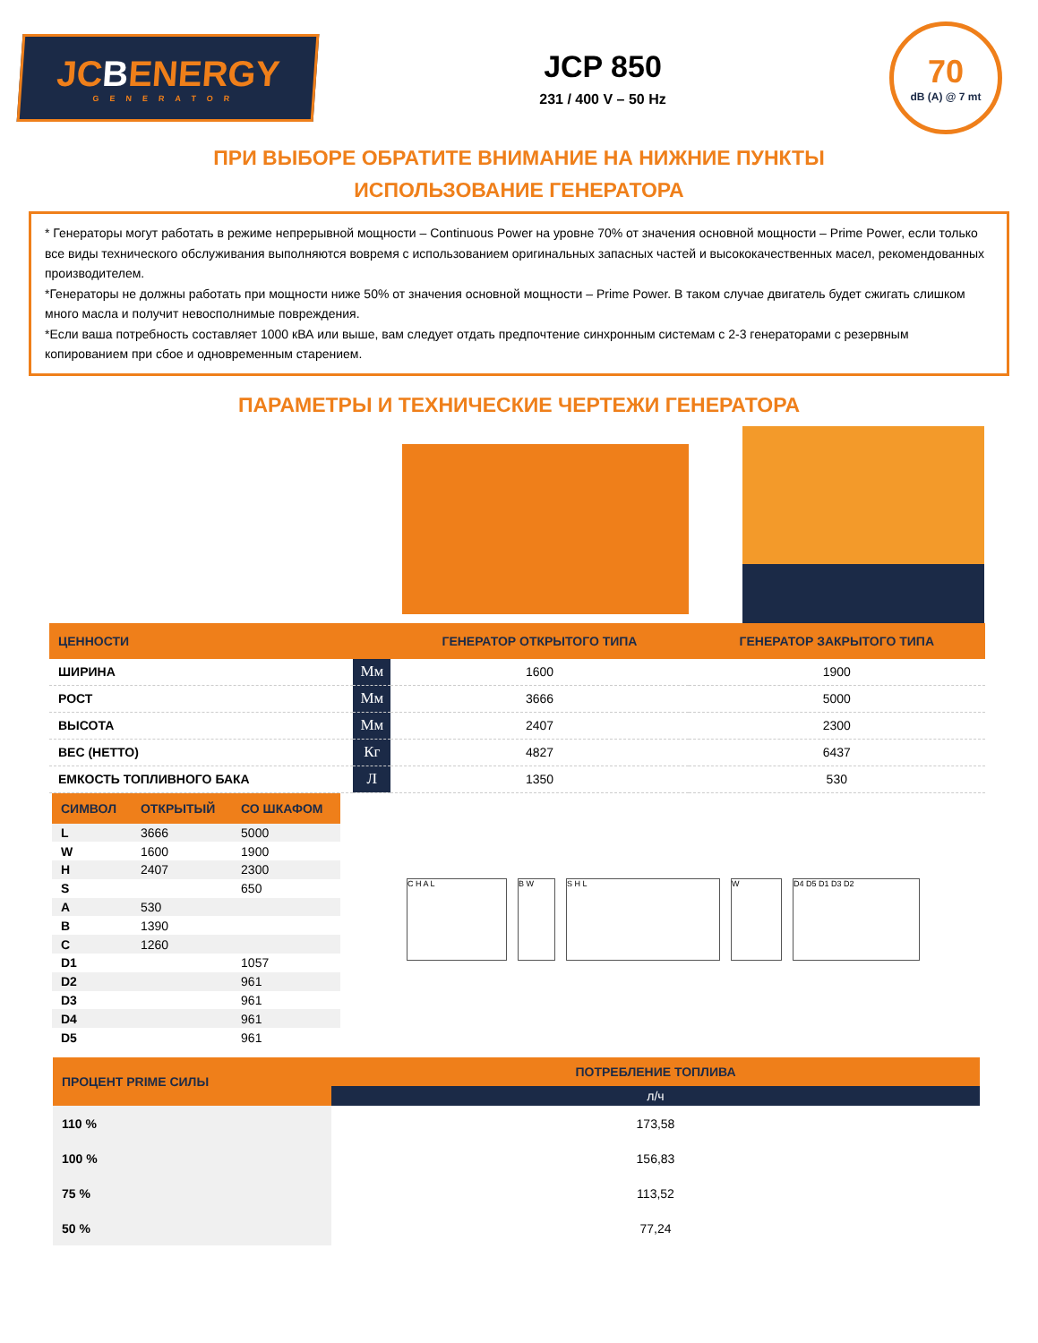JCBENERGY
GENERATOR
JCP 850
231 / 400 V – 50 Hz
70
dB (A) @ 7 mt
ПРИ ВЫБОРЕ ОБРАТИТЕ ВНИМАНИЕ НА НИЖНИЕ ПУНКТЫ
ИСПОЛЬЗОВАНИЕ ГЕНЕРАТОРА
* Генераторы могут работать в режиме непрерывной мощности – Continuous Power на уровне 70% от значения основной мощности – Prime Power, если только все виды технического обслуживания выполняются вовремя с использованием оригинальных запасных частей и высококачественных масел, рекомендованных производителем.
*Генераторы не должны работать при мощности ниже 50% от значения основной мощности – Prime Power. В таком случае двигатель будет сжигать слишком много масла и получит невосполнимые повреждения.
*Если ваша потребность составляет 1000 кВА или выше, вам следует отдать предпочтение синхронным системам с 2-3 генераторами с резервным копированием при сбое и одновременным старением.
ПАРАМЕТРЫ И ТЕХНИЧЕСКИЕ ЧЕРТЕЖИ ГЕНЕРАТОРА
| ЦЕННОСТИ | | ГЕНЕРАТОР ОТКРЫТОГО ТИПА | ГЕНЕРАТОР ЗАКРЫТОГО ТИПА |
| --- | --- | --- | --- |
| ШИРИНА | Мм | 1600 | 1900 |
| РОСТ | Мм | 3666 | 5000 |
| ВЫСОТА | Мм | 2407 | 2300 |
| ВЕС (НЕТТО) | Кг | 4827 | 6437 |
| ЕМКОСТЬ ТОПЛИВНОГО БАКА | Л | 1350 | 530 |
| СИМВОЛ | ОТКРЫТЫЙ | СО ШКАФОМ |
| --- | --- | --- |
| L | 3666 | 5000 |
| W | 1600 | 1900 |
| H | 2407 | 2300 |
| S | | 650 |
| A | 530 | |
| B | 1390 | |
| C | 1260 | |
| D1 | | 1057 |
| D2 | | 961 |
| D3 | | 961 |
| D4 | | 961 |
| D5 | | 961 |
C H A L B W S H L W D4 D5 D1 D3 D2
| ПРОЦЕНТ PRIME СИЛЫ | ПОТРЕБЛЕНИЕ ТОПЛИВА |
| --- | --- |
| | л/ч |
| 110 % | 173,58 |
| 100 % | 156,83 |
| 75 % | 113,52 |
| 50 % | 77,24 |